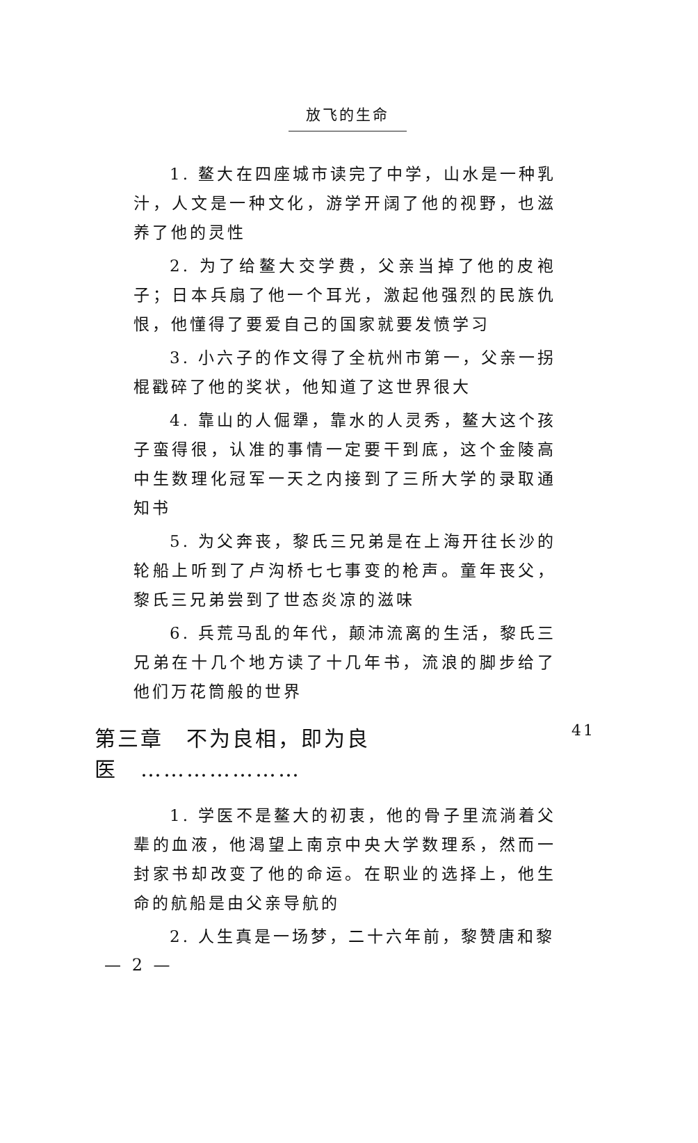放飞的生命
1. 鳌大在四座城市读完了中学，山水是一种乳汁，人文是一种文化，游学开阔了他的视野，也滋养了他的灵性
2. 为了给鳌大交学费，父亲当掉了他的皮袍子；日本兵扇了他一个耳光，激起他强烈的民族仇恨，他懂得了要爱自己的国家就要发愤学习
3. 小六子的作文得了全杭州市第一，父亲一拐棍戳碎了他的奖状，他知道了这世界很大
4. 靠山的人倔犟，靠水的人灵秀，鳌大这个孩子蛮得很，认准的事情一定要干到底，这个金陵高中生数理化冠军一天之内接到了三所大学的录取通知书
5. 为父奔丧，黎氏三兄弟是在上海开往长沙的轮船上听到了卢沟桥七七事变的枪声。童年丧父，黎氏三兄弟尝到了世态炎凉的滋味
6. 兵荒马乱的年代，颠沛流离的生活，黎氏三兄弟在十几个地方读了十几年书，流浪的脚步给了他们万花筒般的世界
第三章　不为良相，即为良医　………………… 41
1. 学医不是鳌大的初衷，他的骨子里流淌着父辈的血液，他渴望上南京中央大学数理系，然而一封家书却改变了他的命运。在职业的选择上，他生命的航船是由父亲导航的
2. 人生真是一场梦，二十六年前，黎赞唐和黎
— 2 —